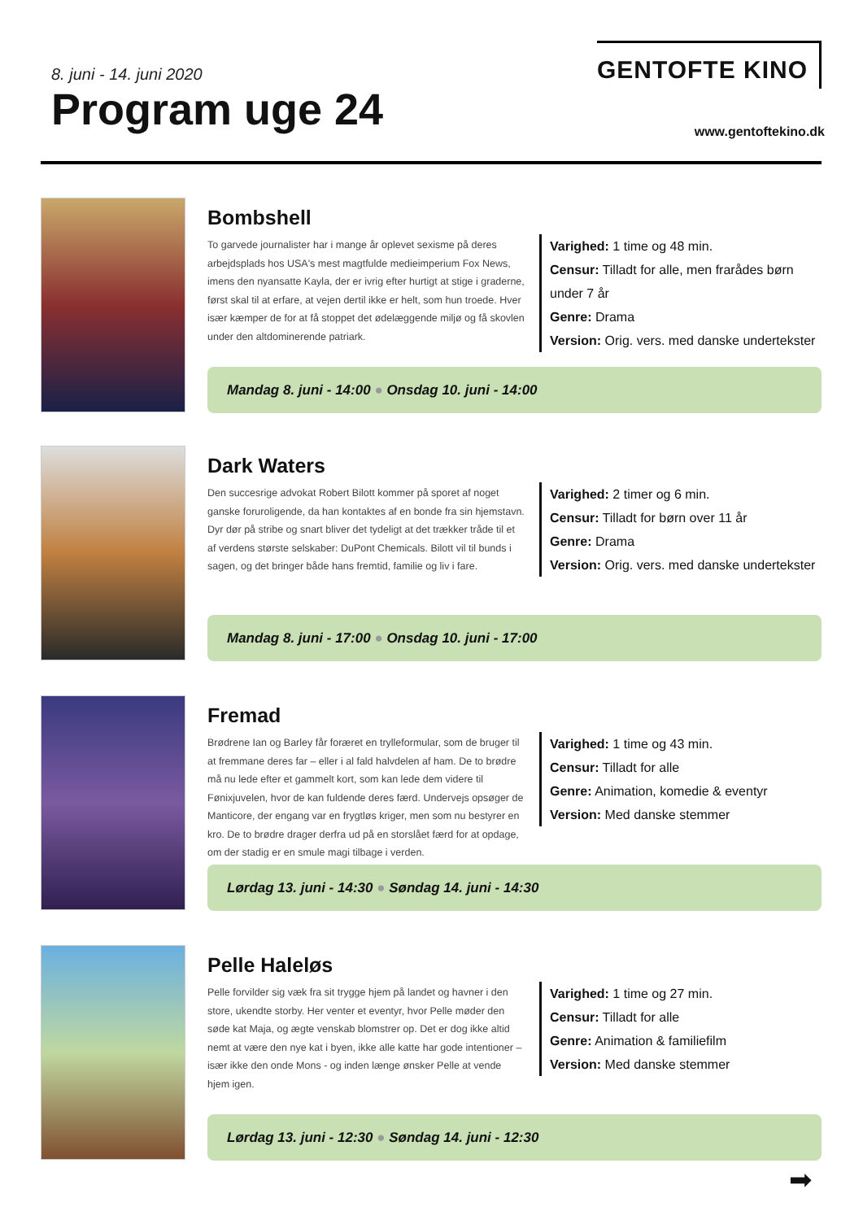8. juni - 14. juni 2020
Program uge 24
GENTOFTE KINO
www.gentoftekino.dk
Bombshell
To garvede journalister har i mange år oplevet sexisme på deres arbejdsplads hos USA's mest magtfulde medieimperium Fox News, imens den nyansatte Kayla, der er ivrig efter hurtigt at stige i graderne, først skal til at erfare, at vejen dertil ikke er helt, som hun troede. Hver især kæmper de for at få stoppet det ødelæggende miljø og få skovlen under den altdominerende patriark.
Varighed: 1 time og 48 min.
Censur: Tilladt for alle, men frarådes børn
under 7 år
Genre: Drama
Version: Orig. vers. med danske undertekster
Mandag 8. juni - 14:00 ● Onsdag 10. juni - 14:00
Dark Waters
Den succesrige advokat Robert Bilott kommer på sporet af noget ganske foruroligende, da han kontaktes af en bonde fra sin hjemstavn. Dyr dør på stribe og snart bliver det tydeligt at det trækker tråde til et af verdens største selskaber: DuPont Chemicals. Bilott vil til bunds i sagen, og det bringer både hans fremtid, familie og liv i fare.
Varighed: 2 timer og 6 min.
Censur: Tilladt for børn over 11 år
Genre: Drama
Version: Orig. vers. med danske undertekster
Mandag 8. juni - 17:00 ● Onsdag 10. juni - 17:00
Fremad
Brødrene Ian og Barley får foræret en trylleformular, som de bruger til at fremmane deres far – eller i al fald halvdelen af ham. De to brødre må nu lede efter et gammelt kort, som kan lede dem videre til Fønixjuvelen, hvor de kan fuldende deres færd. Undervejs opsøger de Manticore, der engang var en frygtløs kriger, men som nu bestyrer en kro. De to brødre drager derfra ud på en storslået færd for at opdage, om der stadig er en smule magi tilbage i verden.
Varighed: 1 time og 43 min.
Censur: Tilladt for alle
Genre: Animation, komedie & eventyr
Version: Med danske stemmer
Lørdag 13. juni - 14:30 ● Søndag 14. juni - 14:30
Pelle Haleløs
Pelle forvilder sig væk fra sit trygge hjem på landet og havner i den store, ukendte storby. Her venter et eventyr, hvor Pelle møder den søde kat Maja, og ægte venskab blomstrer op. Det er dog ikke altid nemt at være den nye kat i byen, ikke alle katte har gode intentioner – især ikke den onde Mons - og inden længe ønsker Pelle at vende hjem igen.
Varighed: 1 time og 27 min.
Censur: Tilladt for alle
Genre: Animation & familiefilm
Version: Med danske stemmer
Lørdag 13. juni - 12:30 ● Søndag 14. juni - 12:30
➡